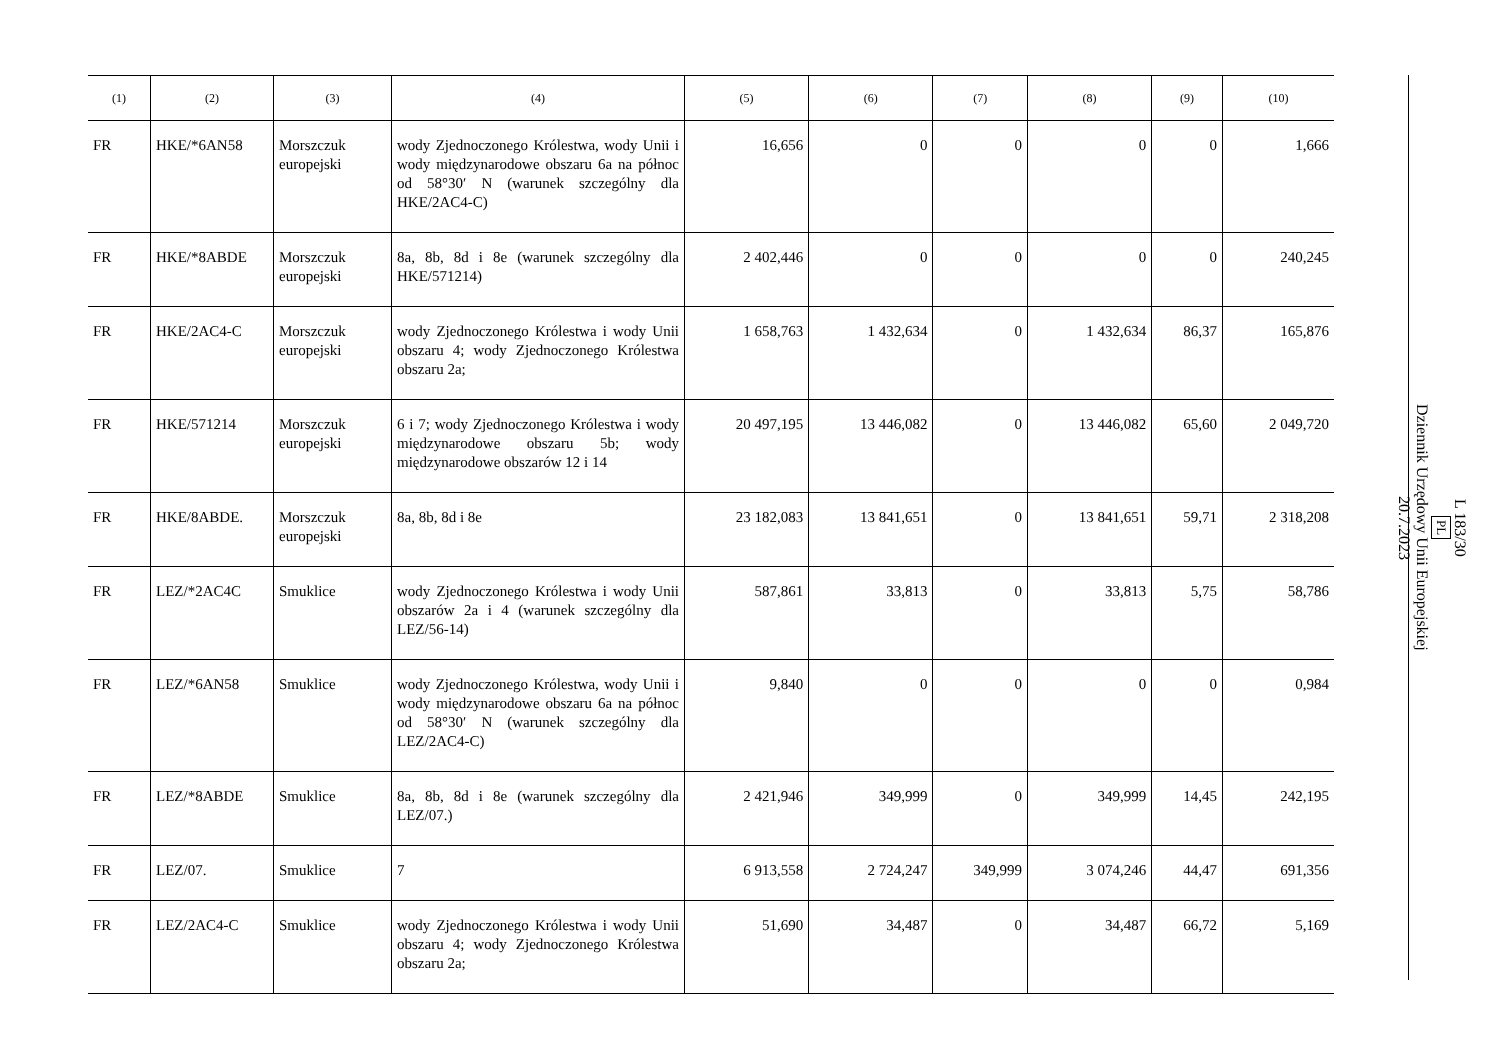| (1) | (2) | (3) | (4) | (5) | (6) | (7) | (8) | (9) | (10) |
| --- | --- | --- | --- | --- | --- | --- | --- | --- | --- |
| FR | HKE/*6AN58 | Morszczuk europejski | wody Zjednoczonego Królestwa, wody Unii i wody międzynarodowe obszaru 6a na północ od 58°30′ N (warunek szczególny dla HKE/2AC4-C) | 16,656 | 0 | 0 | 0 | 0 | 1,666 |
| FR | HKE/*8ABDE | Morszczuk europejski | 8a, 8b, 8d i 8e (warunek szczególny dla HKE/571214) | 2 402,446 | 0 | 0 | 0 | 0 | 240,245 |
| FR | HKE/2AC4-C | Morszczuk europejski | wody Zjednoczonego Królestwa i wody Unii obszaru 4; wody Zjednoczonego Królestwa obszaru 2a; | 1 658,763 | 1 432,634 | 0 | 1 432,634 | 86,37 | 165,876 |
| FR | HKE/571214 | Morszczuk europejski | 6 i 7; wody Zjednoczonego Królestwa i wody międzynarodowe obszaru 5b; wody międzynarodowe obszarów 12 i 14 | 20 497,195 | 13 446,082 | 0 | 13 446,082 | 65,60 | 2 049,720 |
| FR | HKE/8ABDE. | Morszczuk europejski | 8a, 8b, 8d i 8e | 23 182,083 | 13 841,651 | 0 | 13 841,651 | 59,71 | 2 318,208 |
| FR | LEZ/*2AC4C | Smuklice | wody Zjednoczonego Królestwa i wody Unii obszarów 2a i 4 (warunek szczególny dla LEZ/56-14) | 587,861 | 33,813 | 0 | 33,813 | 5,75 | 58,786 |
| FR | LEZ/*6AN58 | Smuklice | wody Zjednoczonego Królestwa, wody Unii i wody międzynarodowe obszaru 6a na północ od 58°30′ N (warunek szczególny dla LEZ/2AC4-C) | 9,840 | 0 | 0 | 0 | 0 | 0,984 |
| FR | LEZ/*8ABDE | Smuklice | 8a, 8b, 8d i 8e (warunek szczególny dla LEZ/07.) | 2 421,946 | 349,999 | 0 | 349,999 | 14,45 | 242,195 |
| FR | LEZ/07. | Smuklice | 7 | 6 913,558 | 2 724,247 | 349,999 | 3 074,246 | 44,47 | 691,356 |
| FR | LEZ/2AC4-C | Smuklice | wody Zjednoczonego Królestwa i wody Unii obszaru 4; wody Zjednoczonego Królestwa obszaru 2a; | 51,690 | 34,487 | 0 | 34,487 | 66,72 | 5,169 |
L 183/30
PL
Dziennik Urzędowy Unii Europejskiej
20.7.2023